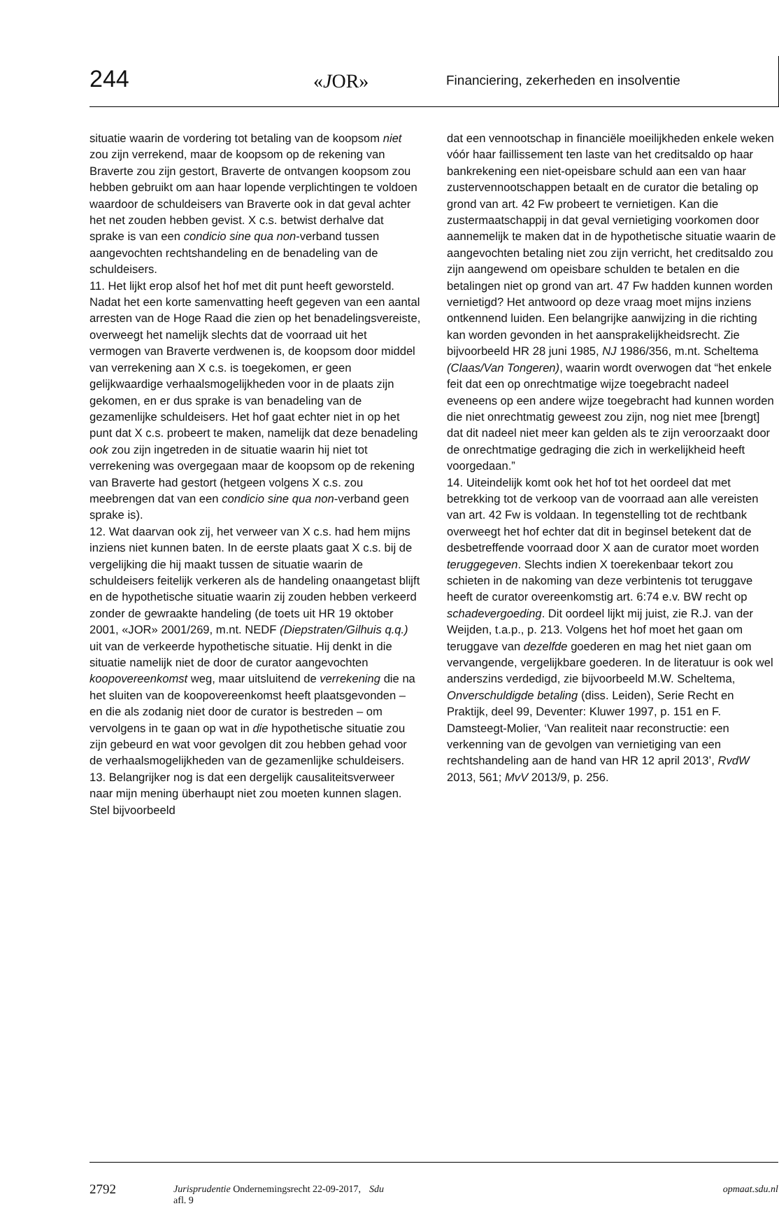244
«JOR»
Financiering, zekerheden en insolventie
situatie waarin de vordering tot betaling van de koopsom niet zou zijn verrekend, maar de koopsom op de rekening van Braverte zou zijn gestort, Braverte de ontvangen koopsom zou hebben gebruikt om aan haar lopende verplichtingen te voldoen waardoor de schuldeisers van Braverte ook in dat geval achter het net zouden hebben gevist. X c.s. betwist derhalve dat sprake is van een condicio sine qua non-verband tussen aangevochten rechtshandeling en de benadeling van de schuldeisers.
11. Het lijkt erop alsof het hof met dit punt heeft geworsteld. Nadat het een korte samenvatting heeft gegeven van een aantal arresten van de Hoge Raad die zien op het benadelingsvereiste, overweegt het namelijk slechts dat de voorraad uit het vermogen van Braverte verdwenen is, de koopsom door middel van verrekening aan X c.s. is toegekomen, er geen gelijkwaardige verhaalsmogelijkheden voor in de plaats zijn gekomen, en er dus sprake is van benadeling van de gezamenlijke schuldeisers. Het hof gaat echter niet in op het punt dat X c.s. probeert te maken, namelijk dat deze benadeling ook zou zijn ingetreden in de situatie waarin hij niet tot verrekening was overgegaan maar de koopsom op de rekening van Braverte had gestort (hetgeen volgens X c.s. zou meebrengen dat van een condicio sine qua non-verband geen sprake is).
12. Wat daarvan ook zij, het verweer van X c.s. had hem mijns inziens niet kunnen baten. In de eerste plaats gaat X c.s. bij de vergelijking die hij maakt tussen de situatie waarin de schuldeisers feitelijk verkeren als de handeling onaangetast blijft en de hypothetische situatie waarin zij zouden hebben verkeerd zonder de gewraakte handeling (de toets uit HR 19 oktober 2001, «JOR» 2001/269, m.nt. NEDF (Diepstraten/Gilhuis q.q.) uit van de verkeerde hypothetische situatie. Hij denkt in die situatie namelijk niet de door de curator aangevochten koopovereenkomst weg, maar uitsluitend de verrekening die na het sluiten van de koopovereenkomst heeft plaatsgevonden – en die als zodanig niet door de curator is bestreden – om vervolgens in te gaan op wat in die hypothetische situatie zou zijn gebeurd en wat voor gevolgen dit zou hebben gehad voor de verhaalsmogelijkheden van de gezamenlijke schuldeisers.
13. Belangrijker nog is dat een dergelijk causaliteitsverweer naar mijn mening überhaupt niet zou moeten kunnen slagen. Stel bijvoorbeeld
dat een vennootschap in financiële moeilijkheden enkele weken vóór haar faillissement ten laste van het creditsaldo op haar bankrekening een niet-opeisbare schuld aan een van haar zustervennootschappen betaalt en de curator die betaling op grond van art. 42 Fw probeert te vernietigen. Kan die zustermaatschappij in dat geval vernietiging voorkomen door aannemelijk te maken dat in de hypothetische situatie waarin de aangevochten betaling niet zou zijn verricht, het creditsaldo zou zijn aangewend om opeisbare schulden te betalen en die betalingen niet op grond van art. 47 Fw hadden kunnen worden vernietigd? Het antwoord op deze vraag moet mijns inziens ontkennend luiden. Een belangrijke aanwijzing in die richting kan worden gevonden in het aansprakelijkheidsrecht. Zie bijvoorbeeld HR 28 juni 1985, NJ 1986/356, m.nt. Scheltema (Claas/Van Tongeren), waarin wordt overwogen dat “het enkele feit dat een op onrechtmatige wijze toegebracht nadeel eveneens op een andere wijze toegebracht had kunnen worden die niet onrechtmatig geweest zou zijn, nog niet mee [brengt] dat dit nadeel niet meer kan gelden als te zijn veroorzaakt door de onrechtmatige gedraging die zich in werkelijkheid heeft voorgedaan.”
14. Uiteindelijk komt ook het hof tot het oordeel dat met betrekking tot de verkoop van de voorraad aan alle vereisten van art. 42 Fw is voldaan. In tegenstelling tot de rechtbank overweegt het hof echter dat dit in beginsel betekent dat de desbetreffende voorraad door X aan de curator moet worden teruggegeven. Slechts indien X toerekenbaar tekort zou schieten in de nakoming van deze verbintenis tot teruggave heeft de curator overeenkomstig art. 6:74 e.v. BW recht op schadevergoeding. Dit oordeel lijkt mij juist, zie R.J. van der Weijden, t.a.p., p. 213. Volgens het hof moet het gaan om teruggave van dezelfde goederen en mag het niet gaan om vervangende, vergelijkbare goederen. In de literatuur is ook wel anderszins verdedigd, zie bijvoorbeeld M.W. Scheltema, Onverschuldigde betaling (diss. Leiden), Serie Recht en Praktijk, deel 99, Deventer: Kluwer 1997, p. 151 en F. Damsteegt-Molier, ‘Van realiteit naar reconstructie: een verkenning van de gevolgen van vernietiging van een rechtshandeling aan de hand van HR 12 april 2013’, RvdW 2013, 561; MvV 2013/9, p. 256.
2792 Jurisprudentie Ondernemingsrecht 22-09-2017, afl. 9 Sdu opmaat.sdu.nl